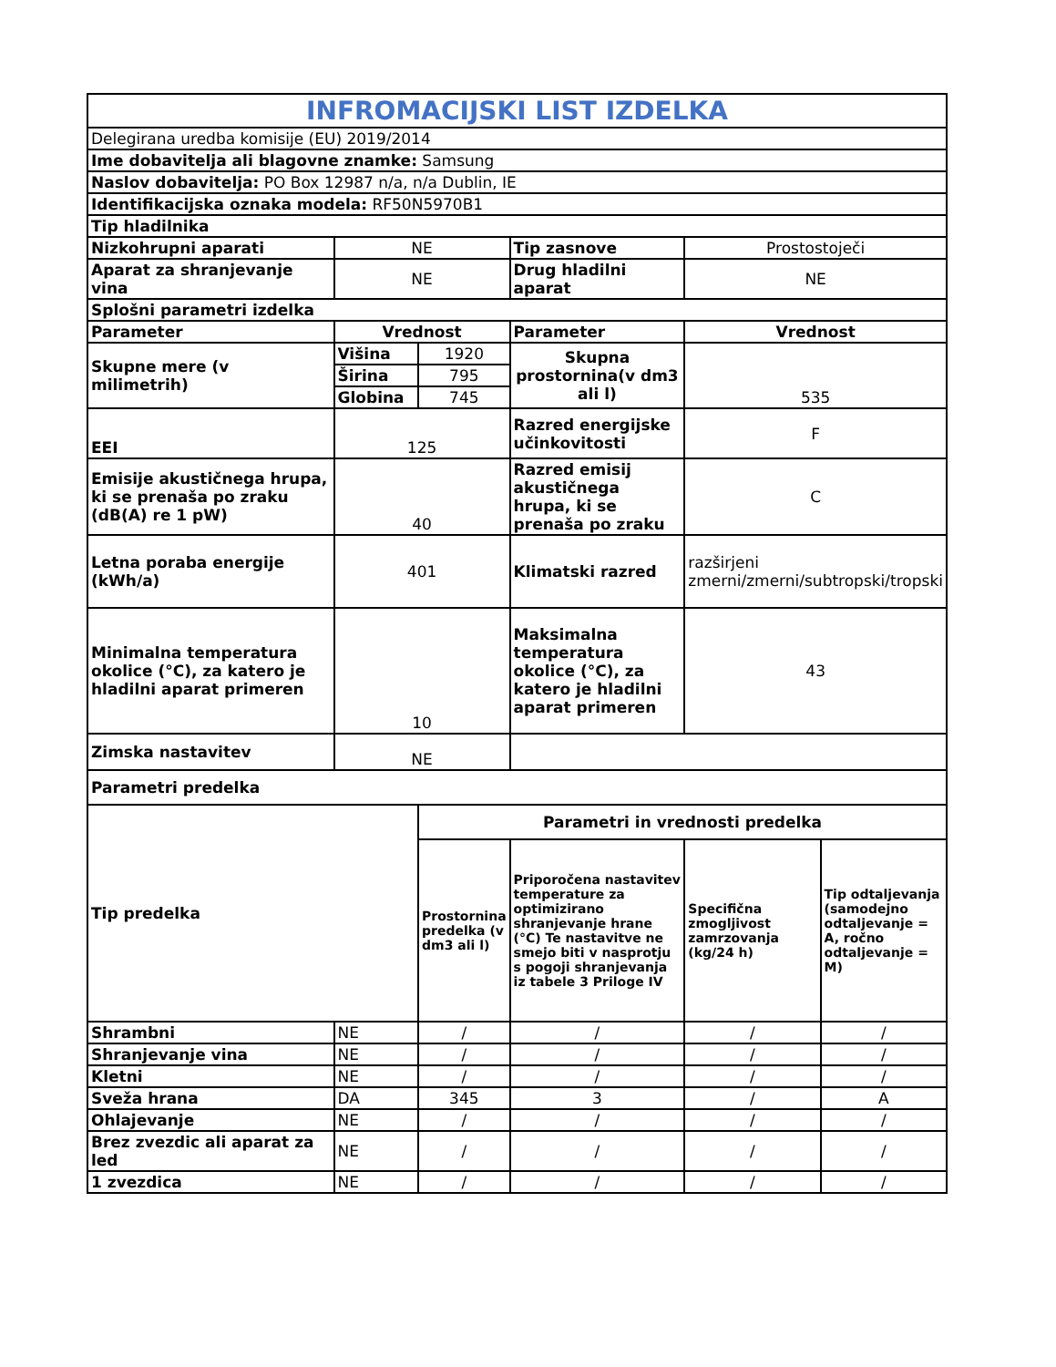| INFROMACIJSKI LIST IZDELKA | | | | | |
| Delegirana uredba komisije (EU) 2019/2014 | | | | | |
| Ime dobavitelja ali blagovne znamke: Samsung | | | | | |
| Naslov dobavitelja: PO Box 12987 n/a, n/a Dublin, IE | | | | | |
| Identifikacijska oznaka modela: RF50N5970B1 | | | | | |
| Tip hladilnika | | | | | |
| Nizkohrupni aparati | NE | | Tip zasnove | Prostostoječi | |
| Aparat za shranjevanje vina | NE | | Drug hladilni aparat | NE | |
| Splošni parametri izdelka | | | | | |
| Parameter | Vrednost | | Parameter | Vrednost | |
| Skupne mere (v milimetrih) | Višina | 1920 | Skupna prostornina(v dm3 ali l) | 535 | |
| | Širina | 795 | | | |
| | Globina | 745 | | | |
| EEI | 125 | | Razred energijske učinkovitosti | F | |
| Emisije akustičnega hrupa, ki se prenaša po zraku (dB(A) re 1 pW) | 40 | | Razred emisij akustičnega hrupa, ki se prenaša po zraku | C | |
| Letna poraba energije (kWh/a) | 401 | | Klimatski razred | razširjeni zmerni/zmerni/subtropski/tropski | |
| Minimalna temperatura okolice (°C), za katero je hladilni aparat primeren | 10 | | Maksimalna temperatura okolice (°C), za katero je hladilni aparat primeren | 43 | |
| Zimska nastavitev | NE | | | | |
| Parametri predelka | | | | | |
| Tip predelka | | Parametri in vrednosti predelka | | | |
| | | Prostornina predelka (v dm3 ali l) | Priporočena nastavitev temperature za optimizirano shranjevanje hrane (°C) Te nastavitve ne smejo biti v nasprotju s pogoji shranjevanja iz tabele 3 Priloge IV | Specifična zmogljivost zamrzovanja (kg/24 h) | Tip odtaljevanja (samodejno odtaljevanje = A, ročno odtaljevanje = M) |
| Shrambni | NE | / | / | / | / |
| Shranjevanje vina | NE | / | / | / | / |
| Kletni | NE | / | / | / | / |
| Sveža hrana | DA | 345 | 3 | / | A |
| Ohlajevanje | NE | / | / | / | / |
| Brez zvezdic ali aparat za led | NE | / | / | / | / |
| 1 zvezdica | NE | / | / | / | / |